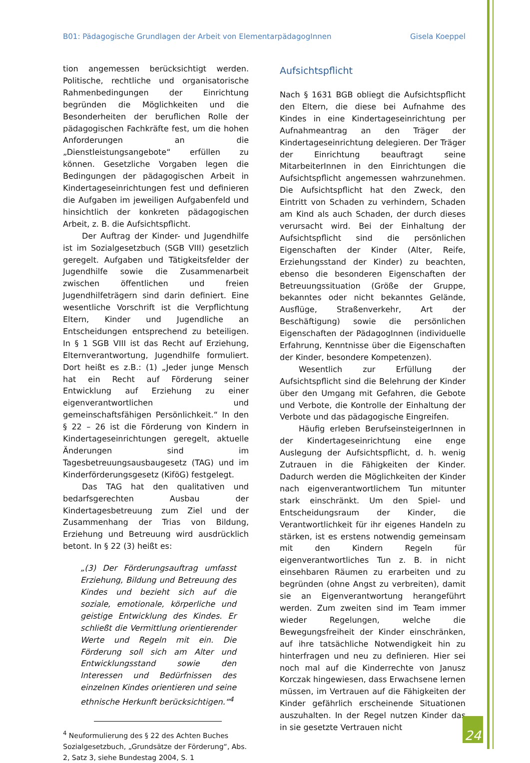B01: Pädagogische Grundlagen der Arbeit von ElementarpädagogInnen Gisela Koeppel
tion angemessen berücksichtigt werden. Politische, rechtliche und organisatorische Rahmenbedingungen der Einrichtung begründen die Möglichkeiten und die Besonderheiten der beruflichen Rolle der pädagogischen Fachkräfte fest, um die hohen Anforderungen an die „Dienstleistungsangebote“ erfüllen zu können. Gesetzliche Vorgaben legen die Bedingungen der pädagogischen Arbeit in Kindertageseinrichtungen fest und definieren die Aufgaben im jeweiligen Aufgabenfeld und hinsichtlich der konkreten pädagogischen Arbeit, z. B. die Aufsichtspflicht.
Der Auftrag der Kinder- und Jugendhilfe ist im Sozialgesetzbuch (SGB VIII) gesetzlich geregelt. Aufgaben und Tätigkeitsfelder der Jugendhilfe sowie die Zusammenarbeit zwischen öffentlichen und freien Jugendhilfeträgern sind darin definiert. Eine wesentliche Vorschrift ist die Verpflichtung Eltern, Kinder und Jugendliche an Entscheidungen entsprechend zu beteiligen. In § 1 SGB VIII ist das Recht auf Erziehung, Elternverantwortung, Jugendhilfe formuliert. Dort heißt es z.B.: (1) „Jeder junge Mensch hat ein Recht auf Förderung seiner Entwicklung auf Erziehung zu einer eigenverantwortlichen und gemeinschaftsfähigen Persönlichkeit.“ In den § 22 – 26 ist die Förderung von Kindern in Kindertageseinrichtungen geregelt, aktuelle Änderungen sind im Tagesbetreuungsausbaugesetz (TAG) und im Kinderförderungsgesetz (KiföG) festgelegt.
Das TAG hat den qualitativen und bedarfsgerechten Ausbau der Kindertagesbetreuung zum Ziel und der Zusammenhang der Trias von Bildung, Erziehung und Betreuung wird ausdrücklich betont. In § 22 (3) heißt es:
„(3) Der Förderungsauftrag umfasst Erziehung, Bildung und Betreuung des Kindes und bezieht sich auf die soziale, emotionale, körperliche und geistige Entwicklung des Kindes. Er schließt die Vermittlung orientierender Werte und Regeln mit ein. Die Förderung soll sich am Alter und Entwicklungsstand sowie den Interessen und Bedürfnissen des einzelnen Kindes orientieren und seine ethnische Herkunft berücksichtigen.“<sup>4</sup>
<sup>4</sup> Neuformulierung des § 22 des Achten Buches Sozialgesetzbuch, „Grundsätze der Förderung“, Abs. 2, Satz 3, siehe Bundestag 2004, S. 1
Aufsichtspflicht
Nach § 1631 BGB obliegt die Aufsichtspflicht den Eltern, die diese bei Aufnahme des Kindes in eine Kindertageseinrichtung per Aufnahmeantrag an den Träger der Kindertageseinrichtung delegieren. Der Träger der Einrichtung beauftragt seine MitarbeiterInnen in den Einrichtungen die Aufsichtspflicht angemessen wahrzunehmen. Die Aufsichtspflicht hat den Zweck, den Eintritt von Schaden zu verhindern, Schaden am Kind als auch Schaden, der durch dieses verursacht wird. Bei der Einhaltung der Aufsichtspflicht sind die persönlichen Eigenschaften der Kinder (Alter, Reife, Erziehungsstand der Kinder) zu beachten, ebenso die besonderen Eigenschaften der Betreuungssituation (Größe der Gruppe, bekanntes oder nicht bekanntes Gelände, Ausflüge, Straßenverkehr, Art der Beschäftigung) sowie die persönlichen Eigenschaften der PädagogInnen (individuelle Erfahrung, Kenntnisse über die Eigenschaften der Kinder, besondere Kompetenzen).
Wesentlich zur Erfüllung der Aufsichtspflicht sind die Belehrung der Kinder über den Umgang mit Gefahren, die Gebote und Verbote, die Kontrolle der Einhaltung der Verbote und das pädagogische Eingreifen.
Häufig erleben BerufseinsteigerInnen in der Kindertageseinrichtung eine enge Auslegung der Aufsichtspflicht, d. h. wenig Zutrauen in die Fähigkeiten der Kinder. Dadurch werden die Möglichkeiten der Kinder nach eigenverantwortlichem Tun mitunter stark einschränkt. Um den Spiel- und Entscheidungsraum der Kinder, die Verantwortlichkeit für ihr eigenes Handeln zu stärken, ist es erstens notwendig gemeinsam mit den Kindern Regeln für eigenverantwortliches Tun z. B. in nicht einsehbaren Räumen zu erarbeiten und zu begründen (ohne Angst zu verbreiten), damit sie an Eigenverantwortung herangeführt werden. Zum zweiten sind im Team immer wieder Regelungen, welche die Bewegungsfreiheit der Kinder einschränken, auf ihre tatsächliche Notwendigkeit hin zu hinterfragen und neu zu definieren. Hier sei noch mal auf die Kinderrechte von Janusz Korczak hingewiesen, dass Erwachsene lernen müssen, im Vertrauen auf die Fähigkeiten der Kinder gefährlich erscheinende Situationen auszuhalten. In der Regel nutzen Kinder das in sie gesetzte Vertrauen nicht
24